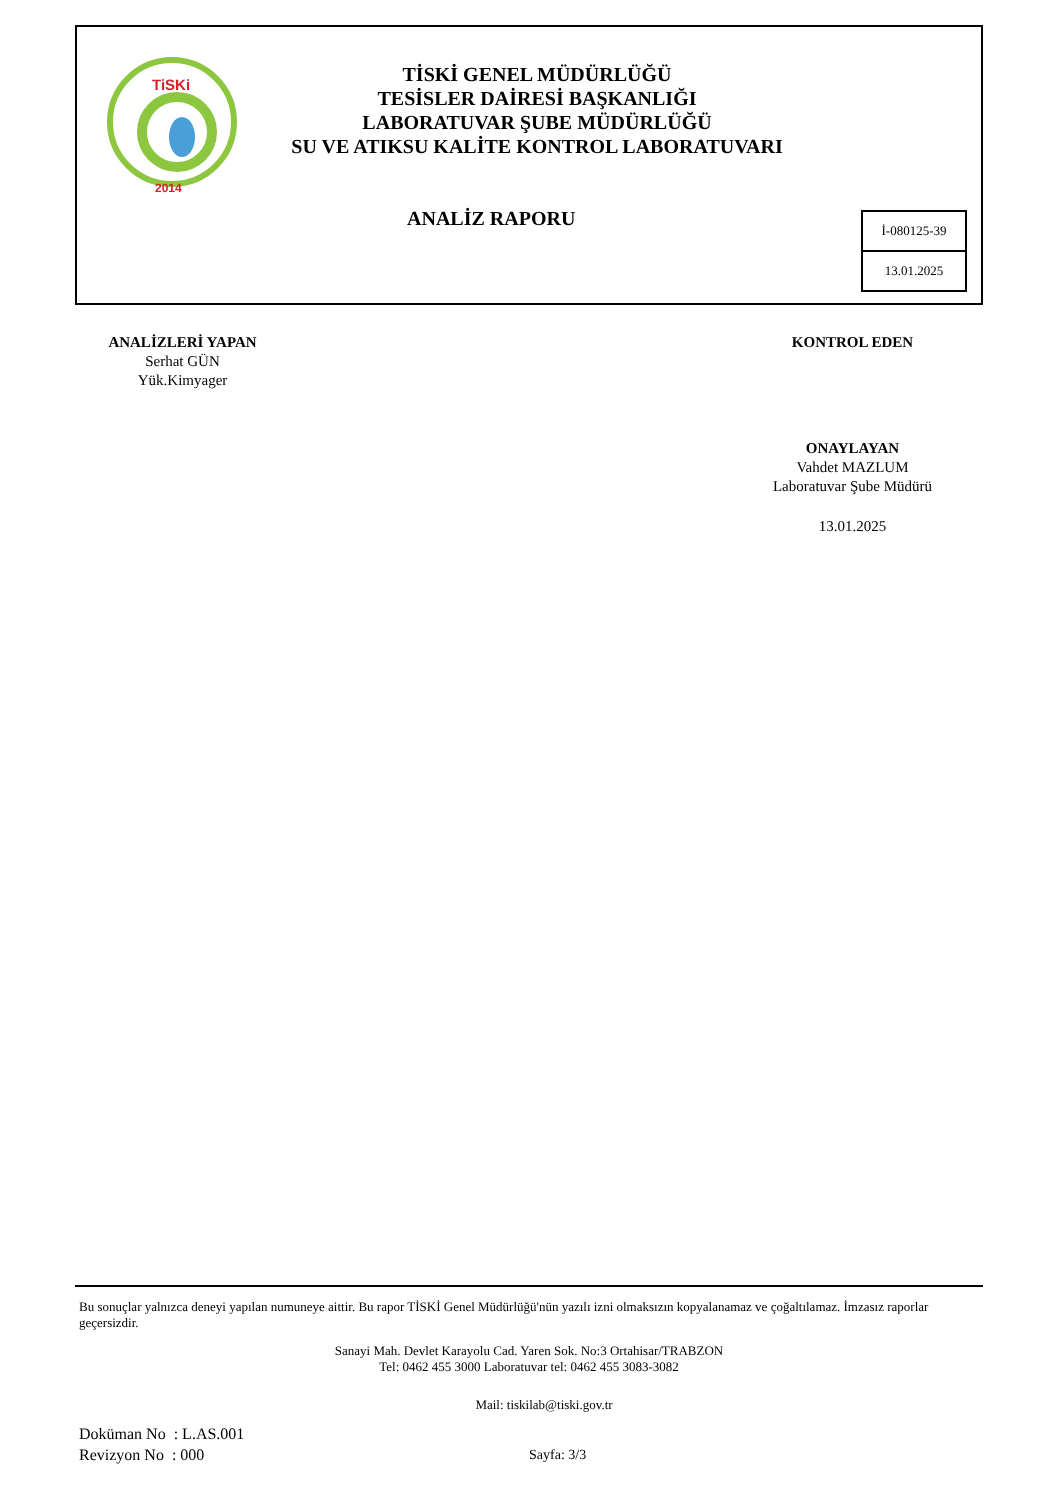TiSKi
2014
TİSKİ GENEL MÜDÜRLÜĞÜ
TESİSLER DAİRESİ BAŞKANLIĞI
LABORATUVAR ŞUBE MÜDÜRLÜĞÜ
SU VE ATIKSU KALİTE KONTROL LABORATUVARI
ANALİZ RAPORU
İ-080125-39
13.01.2025
ANALİZLERİ YAPAN
Serhat GÜN
Yük.Kimyager
KONTROL EDEN
ONAYLAYAN
Vahdet MAZLUM
Laboratuvar Şube Müdürü
13.01.2025
Bu sonuçlar yalnızca deneyi yapılan numuneye aittir. Bu rapor TİSKİ Genel Müdürlüğü'nün yazılı izni olmaksızın kopyalanamaz ve çoğaltılamaz. İmzasız raporlar geçersizdir.
Sanayi Mah. Devlet Karayolu Cad. Yaren Sok. No:3 Ortahisar/TRABZON
Tel: 0462 455 3000 Laboratuvar tel: 0462 455 3083-3082
Mail: tiskilab@tiski.gov.tr
Doküman No : L.AS.001
Revizyon No : 000
Sayfa: 3/3